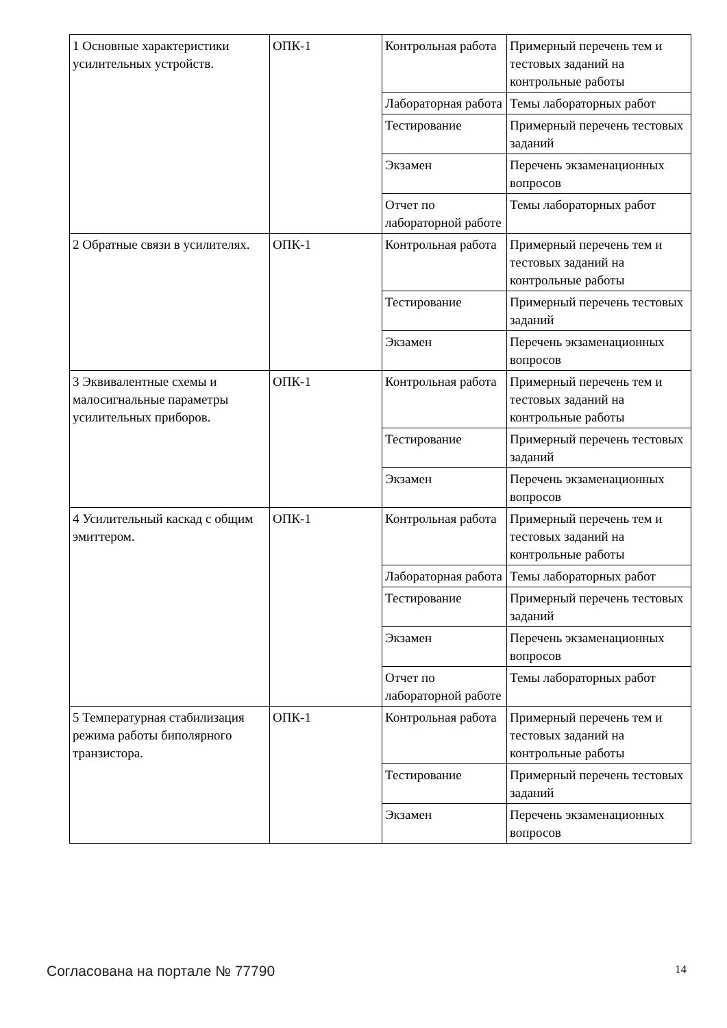| 1 Основные характеристики усилительных устройств. | ОПК-1 | Контрольная работа | Примерный перечень тем и тестовых заданий на контрольные работы |
| | | Лабораторная работа | Темы лабораторных работ |
| | | Тестирование | Примерный перечень тестовых заданий |
| | | Экзамен | Перечень экзаменационных вопросов |
| | | Отчет по лабораторной работе | Темы лабораторных работ |
| 2 Обратные связи в усилителях. | ОПК-1 | Контрольная работа | Примерный перечень тем и тестовых заданий на контрольные работы |
| | | Тестирование | Примерный перечень тестовых заданий |
| | | Экзамен | Перечень экзаменационных вопросов |
| 3 Эквивалентные схемы и малосигнальные параметры усилительных приборов. | ОПК-1 | Контрольная работа | Примерный перечень тем и тестовых заданий на контрольные работы |
| | | Тестирование | Примерный перечень тестовых заданий |
| | | Экзамен | Перечень экзаменационных вопросов |
| 4 Усилительный каскад с общим эмиттером. | ОПК-1 | Контрольная работа | Примерный перечень тем и тестовых заданий на контрольные работы |
| | | Лабораторная работа | Темы лабораторных работ |
| | | Тестирование | Примерный перечень тестовых заданий |
| | | Экзамен | Перечень экзаменационных вопросов |
| | | Отчет по лабораторной работе | Темы лабораторных работ |
| 5 Температурная стабилизация режима работы биполярного транзистора. | ОПК-1 | Контрольная работа | Примерный перечень тем и тестовых заданий на контрольные работы |
| | | Тестирование | Примерный перечень тестовых заданий |
| | | Экзамен | Перечень экзаменационных вопросов |
Согласована на портале № 77790 14